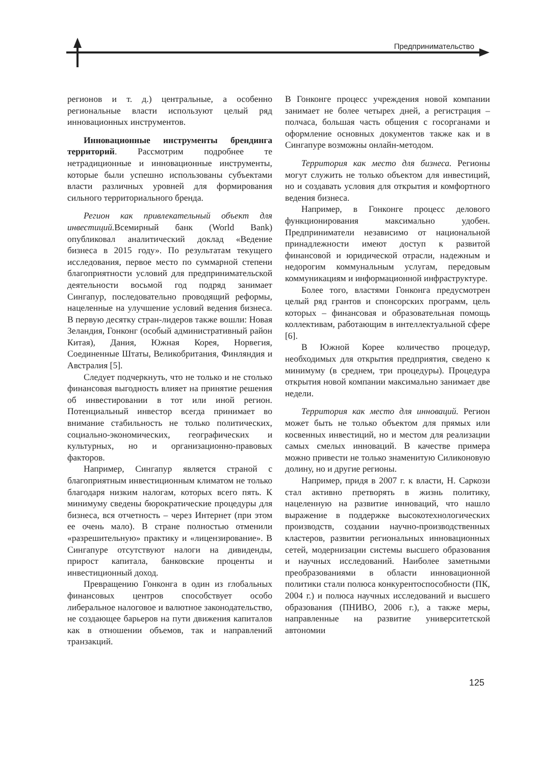Предпринимательство
регионов и т. д.) центральные, а особенно региональные власти используют целый ряд инновационных инструментов.
Инновационные инструменты брендинга территорий. Рассмотрим подробнее те нетрадиционные и инновационные инструменты, которые были успешно использованы субъектами власти различных уровней для формирования сильного территориального бренда.
Регион как привлекательный объект для инвестиций. Всемирный банк (World Bank) опубликовал аналитический доклад «Ведение бизнеса в 2015 году». По результатам текущего исследования, первое место по суммарной степени благоприятности условий для предпринимательской деятельности восьмой год подряд занимает Сингапур, последовательно проводящий реформы, нацеленные на улучшение условий ведения бизнеса. В первую десятку стран-лидеров также вошли: Новая Зеландия, Гонконг (особый административный район Китая), Дания, Южная Корея, Норвегия, Соединенные Штаты, Великобритания, Финляндия и Австралия [5].
Следует подчеркнуть, что не только и не столько финансовая выгодность влияет на принятие решения об инвестировании в тот или иной регион. Потенциальный инвестор всегда принимает во внимание стабильность не только политических, социально-экономических, географических и культурных, но и организационно-правовых факторов.
Например, Сингапур является страной с благоприятным инвестиционным климатом не только благодаря низким налогам, которых всего пять. К минимуму сведены бюрократические процедуры для бизнеса, вся отчетность – через Интернет (при этом ее очень мало). В стране полностью отменили «разрешительную» практику и «лицензирование». В Сингапуре отсутствуют налоги на дивиденды, прирост капитала, банковские проценты и инвестиционный доход.
Превращению Гонконга в один из глобальных финансовых центров способствует особо либеральное налоговое и валютное законодательство, не создающее барьеров на пути движения капиталов как в отношении объемов, так и направлений транзакций.
В Гонконге процесс учреждения новой компании занимает не более четырех дней, а регистрация – полчаса, большая часть общения с госорганами и оформление основных документов также как и в Сингапуре возможны онлайн-методом.
Территория как место для бизнеса. Регионы могут служить не только объектом для инвестиций, но и создавать условия для открытия и комфортного ведения бизнеса.
Например, в Гонконге процесс делового функционирования максимально удобен. Предприниматели независимо от национальной принадлежности имеют доступ к развитой финансовой и юридической отрасли, надежным и недорогим коммунальным услугам, передовым коммуникациям и информационной инфраструктуре.
Более того, властями Гонконга предусмотрен целый ряд грантов и спонсорских программ, цель которых – финансовая и образовательная помощь коллективам, работающим в интеллектуальной сфере [6].
В Южной Корее количество процедур, необходимых для открытия предприятия, сведено к минимуму (в среднем, три процедуры). Процедура открытия новой компании максимально занимает две недели.
Территория как место для инноваций. Регион может быть не только объектом для прямых или косвенных инвестиций, но и местом для реализации самых смелых инноваций. В качестве примера можно привести не только знаменитую Силиконовую долину, но и другие регионы.
Например, придя в 2007 г. к власти, Н. Саркози стал активно претворять в жизнь политику, нацеленную на развитие инноваций, что нашло выражение в поддержке высокотехнологических производств, создании научно-производственных кластеров, развитии региональных инновационных сетей, модернизации системы высшего образования и научных исследований. Наиболее заметными преобразованиями в области инновационной политики стали полюса конкурентоспособности (ПК, 2004 г.) и полюса научных исследований и высшего образования (ПНИВО, 2006 г.), а также меры, направленные на развитие университетской автономии
125